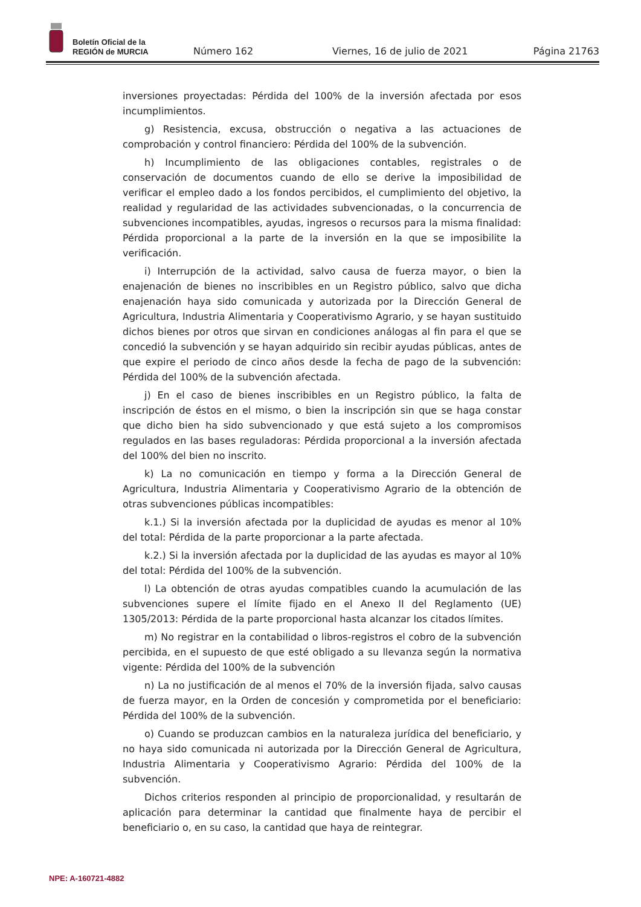Boletín Oficial de la
REGIÓN de MURCIA
Número 162
Viernes, 16 de julio de 2021
Página 21763
inversiones proyectadas: Pérdida del 100% de la inversión afectada por esos incumplimientos.
g) Resistencia, excusa, obstrucción o negativa a las actuaciones de comprobación y control financiero: Pérdida del 100% de la subvención.
h) Incumplimiento de las obligaciones contables, registrales o de conservación de documentos cuando de ello se derive la imposibilidad de verificar el empleo dado a los fondos percibidos, el cumplimiento del objetivo, la realidad y regularidad de las actividades subvencionadas, o la concurrencia de subvenciones incompatibles, ayudas, ingresos o recursos para la misma finalidad: Pérdida proporcional a la parte de la inversión en la que se imposibilite la verificación.
i) Interrupción de la actividad, salvo causa de fuerza mayor, o bien la enajenación de bienes no inscribibles en un Registro público, salvo que dicha enajenación haya sido comunicada y autorizada por la Dirección General de Agricultura, Industria Alimentaria y Cooperativismo Agrario, y se hayan sustituido dichos bienes por otros que sirvan en condiciones análogas al fin para el que se concedió la subvención y se hayan adquirido sin recibir ayudas públicas, antes de que expire el periodo de cinco años desde la fecha de pago de la subvención: Pérdida del 100% de la subvención afectada.
j) En el caso de bienes inscribibles en un Registro público, la falta de inscripción de éstos en el mismo, o bien la inscripción sin que se haga constar que dicho bien ha sido subvencionado y que está sujeto a los compromisos regulados en las bases reguladoras: Pérdida proporcional a la inversión afectada del 100% del bien no inscrito.
k) La no comunicación en tiempo y forma a la Dirección General de Agricultura, Industria Alimentaria y Cooperativismo Agrario de la obtención de otras subvenciones públicas incompatibles:
k.1.) Si la inversión afectada por la duplicidad de ayudas es menor al 10% del total: Pérdida de la parte proporcionar a la parte afectada.
k.2.) Si la inversión afectada por la duplicidad de las ayudas es mayor al 10% del total: Pérdida del 100% de la subvención.
l) La obtención de otras ayudas compatibles cuando la acumulación de las subvenciones supere el límite fijado en el Anexo II del Reglamento (UE) 1305/2013: Pérdida de la parte proporcional hasta alcanzar los citados límites.
m) No registrar en la contabilidad o libros-registros el cobro de la subvención percibida, en el supuesto de que esté obligado a su llevanza según la normativa vigente: Pérdida del 100% de la subvención
n) La no justificación de al menos el 70% de la inversión fijada, salvo causas de fuerza mayor, en la Orden de concesión y comprometida por el beneficiario: Pérdida del 100% de la subvención.
o) Cuando se produzcan cambios en la naturaleza jurídica del beneficiario, y no haya sido comunicada ni autorizada por la Dirección General de Agricultura, Industria Alimentaria y Cooperativismo Agrario: Pérdida del 100% de la subvención.
Dichos criterios responden al principio de proporcionalidad, y resultarán de aplicación para determinar la cantidad que finalmente haya de percibir el beneficiario o, en su caso, la cantidad que haya de reintegrar.
NPE: A-160721-4882